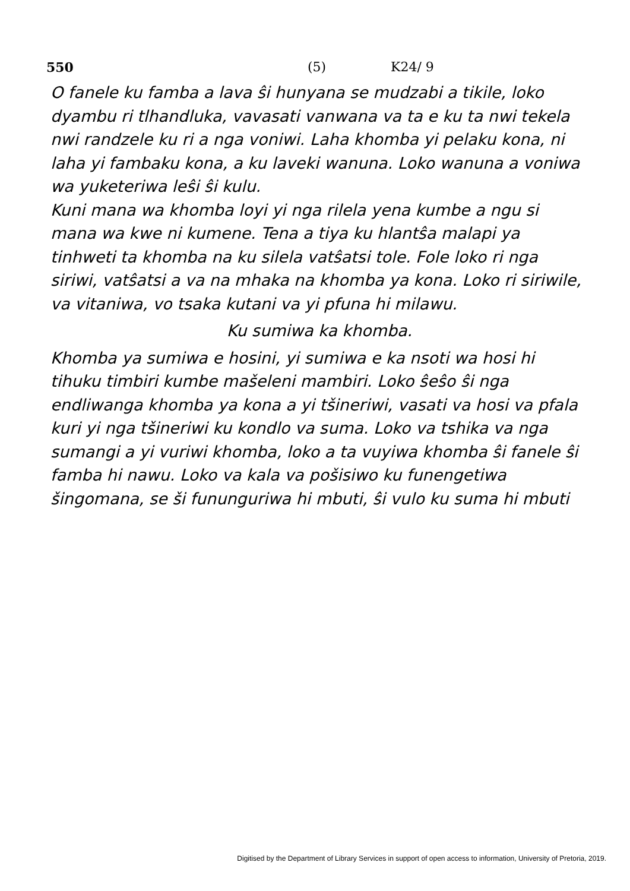550 (5) K24/ 9
O fanele ku famba a lava ŝi hunyana se mudzabi a tikile, loko dyambu ri tlhandluka, vavasati vanwana va ta e ku ta nwi tekela nwi randzele ku ri a nga voniwi. Laha khomba yi pelaku kona, ni laha yi fambaku kona, a ku laveki wanuna. Loko wanuna a voniwa wa yuketeriwa leŝi ŝi kulu.
Kuni mana wa khomba loyi yi nga rilela yena kumbe a ngu si mana wa kwe ni kumene. Tena a tiya ku hlantŝa malapi ya tinhweti ta khomba na ku silela vatŝatsi tole. Fole loko ri nga siriwi, vatŝatsi a va na mhaka na khomba ya kona. Loko ri siriwile, va vitaniwa, vo tsaka kutani va yi pfuna hi milawu.
Ku sumiwa ka khomba.
Khomba ya sumiwa e hosini, yi sumiwa e ka nsoti wa hosi hi tihuku timbiri kumbe mašeleni mambiri. Loko ŝeŝo ŝi nga endliwanga khomba ya kona a yi tšineriwi, vasati va hosi va pfala kuri yi nga tšineriwi ku kondlo va suma. Loko va tshika va nga sumangi a yi vuriwi khomba, loko a ta vuyiwa khomba ŝi fanele ŝi famba hi nawu. Loko va kala va pošisiwo ku funengetiwa šingomana, se ši fununguriwa hi mbuti, ŝi vulo ku suma hi mbuti
Digitised by the Department of Library Services in support of open access to information, University of Pretoria, 2019.